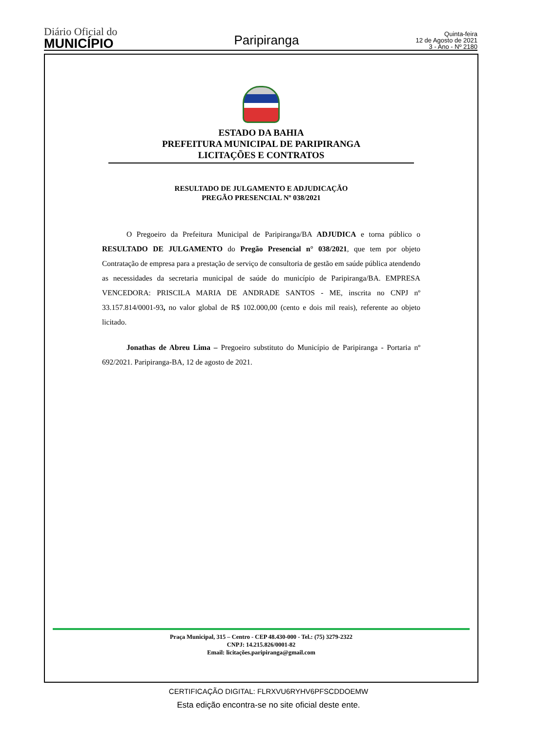Diário Oficial do
MUNICÍPIO
Paripiranga
Quinta-feira
12 de Agosto de 2021
3 - Ano - Nº 2180
ESTADO DA BAHIA
PREFEITURA MUNICIPAL DE PARIPIRANGA
LICITAÇÕES E CONTRATOS
RESULTADO DE JULGAMENTO E ADJUDICAÇÃO
PREGÃO PRESENCIAL Nº 038/2021
O Pregoeiro da Prefeitura Municipal de Paripiranga/BA ADJUDICA e torna público o RESULTADO DE JULGAMENTO do Pregão Presencial n° 038/2021, que tem por objeto Contratação de empresa para a prestação de serviço de consultoria de gestão em saúde pública atendendo as necessidades da secretaria municipal de saúde do município de Paripiranga/BA. EMPRESA VENCEDORA: PRISCILA MARIA DE ANDRADE SANTOS - ME, inscrita no CNPJ nº 33.157.814/0001-93, no valor global de R$ 102.000,00 (cento e dois mil reais), referente ao objeto licitado.
Jonathas de Abreu Lima – Pregoeiro substituto do Município de Paripiranga - Portaria nº 692/2021. Paripiranga-BA, 12 de agosto de 2021.
Praça Municipal, 315 – Centro - CEP 48.430-000 - Tel.: (75) 3279-2322
CNPJ: 14.215.826/0001-82
Email: licitações.paripiranga@gmail.com
CERTIFICAÇÃO DIGITAL: FLRXVU6RYHV6PFSCDDOEMW
Esta edição encontra-se no site oficial deste ente.